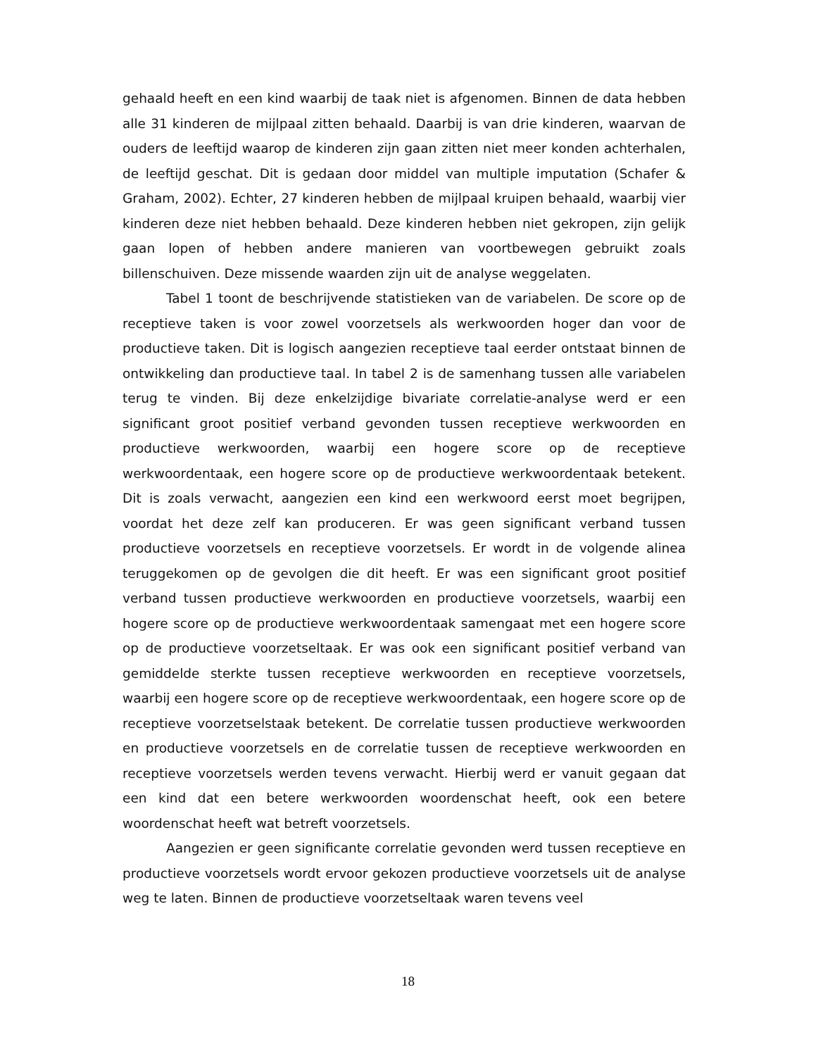gehaald heeft en een kind waarbij de taak niet is afgenomen. Binnen de data hebben alle 31 kinderen de mijlpaal zitten behaald. Daarbij is van drie kinderen, waarvan de ouders de leeftijd waarop de kinderen zijn gaan zitten niet meer konden achterhalen, de leeftijd geschat. Dit is gedaan door middel van multiple imputation (Schafer & Graham, 2002). Echter, 27 kinderen hebben de mijlpaal kruipen behaald, waarbij vier kinderen deze niet hebben behaald. Deze kinderen hebben niet gekropen, zijn gelijk gaan lopen of hebben andere manieren van voortbewegen gebruikt zoals billenschuiven. Deze missende waarden zijn uit de analyse weggelaten.
Tabel 1 toont de beschrijvende statistieken van de variabelen. De score op de receptieve taken is voor zowel voorzetsels als werkwoorden hoger dan voor de productieve taken. Dit is logisch aangezien receptieve taal eerder ontstaat binnen de ontwikkeling dan productieve taal. In tabel 2 is de samenhang tussen alle variabelen terug te vinden. Bij deze enkelzijdige bivariate correlatie-analyse werd er een significant groot positief verband gevonden tussen receptieve werkwoorden en productieve werkwoorden, waarbij een hogere score op de receptieve werkwoordentaak, een hogere score op de productieve werkwoordentaak betekent. Dit is zoals verwacht, aangezien een kind een werkwoord eerst moet begrijpen, voordat het deze zelf kan produceren. Er was geen significant verband tussen productieve voorzetsels en receptieve voorzetsels. Er wordt in de volgende alinea teruggekomen op de gevolgen die dit heeft. Er was een significant groot positief verband tussen productieve werkwoorden en productieve voorzetsels, waarbij een hogere score op de productieve werkwoordentaak samengaat met een hogere score op de productieve voorzetseltaak. Er was ook een significant positief verband van gemiddelde sterkte tussen receptieve werkwoorden en receptieve voorzetsels, waarbij een hogere score op de receptieve werkwoordentaak, een hogere score op de receptieve voorzetselstaak betekent. De correlatie tussen productieve werkwoorden en productieve voorzetsels en de correlatie tussen de receptieve werkwoorden en receptieve voorzetsels werden tevens verwacht. Hierbij werd er vanuit gegaan dat een kind dat een betere werkwoorden woordenschat heeft, ook een betere woordenschat heeft wat betreft voorzetsels.
Aangezien er geen significante correlatie gevonden werd tussen receptieve en productieve voorzetsels wordt ervoor gekozen productieve voorzetsels uit de analyse weg te laten. Binnen de productieve voorzetseltaak waren tevens veel
18